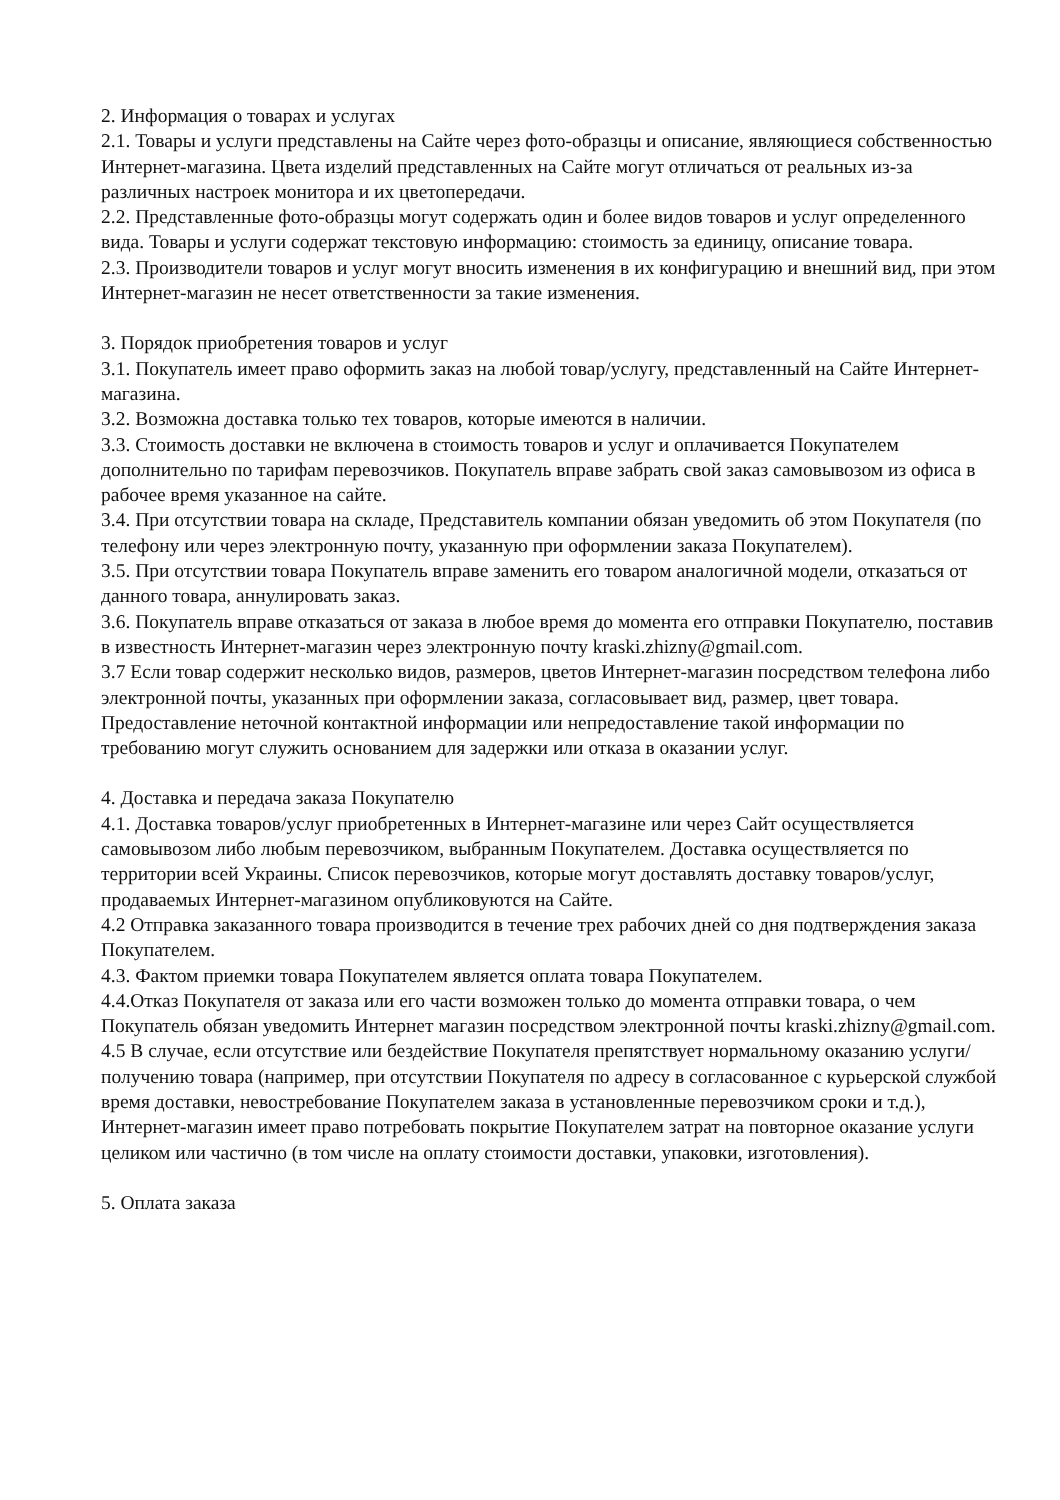2. Информация о товарах и услугах
2.1. Товары и услуги представлены на Сайте через фото-образцы и описание, являющиеся собственностью Интернет-магазина. Цвета изделий представленных на Сайте могут отличаться от реальных из-за различных настроек монитора и их цветопередачи.
2.2. Представленные фото-образцы могут содержать один и более видов товаров и услуг определенного вида. Товары и услуги содержат текстовую информацию: стоимость за единицу, описание товара.
2.3. Производители товаров и услуг могут вносить изменения в их конфигурацию и внешний вид, при этом Интернет-магазин не несет ответственности за такие изменения.
3. Порядок приобретения товаров и услуг
3.1. Покупатель имеет право оформить заказ на любой товар/услугу, представленный на Сайте Интернет-магазина.
3.2. Возможна доставка только тех товаров, которые имеются в наличии.
3.3. Стоимость доставки не включена в стоимость товаров и услуг и оплачивается Покупателем дополнительно по тарифам перевозчиков. Покупатель вправе забрать свой заказ самовывозом из офиса в рабочее время указанное на сайте.
3.4. При отсутствии товара на складе, Представитель компании обязан уведомить об этом Покупателя (по телефону или через электронную почту, указанную при оформлении заказа Покупателем).
3.5. При отсутствии товара Покупатель вправе заменить его товаром аналогичной модели, отказаться от данного товара, аннулировать заказ.
3.6. Покупатель вправе отказаться от заказа в любое время до момента его отправки Покупателю, поставив в известность Интернет-магазин через электронную почту kraski.zhizny@gmail.com.
3.7 Если товар содержит несколько видов, размеров, цветов Интернет-магазин посредством телефона либо электронной почты, указанных при оформлении заказа, согласовывает вид, размер, цвет товара. Предоставление неточной контактной информации или непредоставление такой информации по требованию могут служить основанием для задержки или отказа в оказании услуг.
4. Доставка и передача заказа Покупателю
4.1. Доставка товаров/услуг приобретенных в Интернет-магазине или через Сайт осуществляется самовывозом либо любым перевозчиком, выбранным Покупателем. Доставка осуществляется по территории всей Украины. Список перевозчиков, которые могут доставлять доставку товаров/услуг, продаваемых Интернет-магазином опубликовуются на Сайте.
4.2 Отправка заказанного товара производится в течение трех рабочих дней со дня подтверждения заказа Покупателем.
4.3. Фактом приемки товара Покупателем является оплата товара Покупателем.
4.4.Отказ Покупателя от заказа или его части возможен только до момента отправки товара, о чем Покупатель обязан уведомить Интернет магазин посредством электронной почты kraski.zhizny@gmail.com.
4.5 В случае, если отсутствие или бездействие Покупателя препятствует нормальному оказанию услуги/получению товара (например, при отсутствии Покупателя по адресу в согласованное с курьерской службой время доставки, невостребование Покупателем заказа в установленные перевозчиком сроки и т.д.), Интернет-магазин имеет право потребовать покрытие Покупателем затрат на повторное оказание услуги целиком или частично (в том числе на оплату стоимости доставки, упаковки, изготовления).
5. Оплата заказа